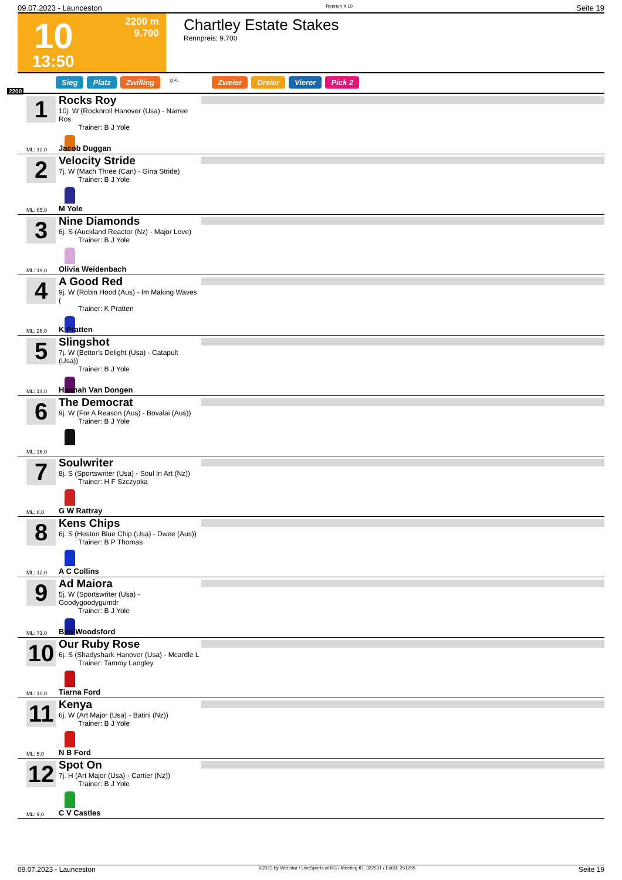09.07.2023 - Launceston Rennen # 10 Seite 19
10
2200 m
9.700
13:50
Chartley Estate Stakes
Rennpreis: 9.700
Sieg Platz Zwilling QPL Zweier Dreier Vierer Pick 2
2200
1
Rocks Roy
10j. W (Rocknroll Hanover (Usa) - Narree Ros
Trainer: B J Yole
ML: 12,0 Jacob Duggan
2
Velocity Stride
7j. W (Mach Three (Can) - Gina Stride)
Trainer: B J Yole
ML: 85,0 M Yole
3
Nine Diamonds
6j. S (Auckland Reactor (Nz) - Major Love)
Trainer: B J Yole
ML: 19,0 Olivia Weidenbach
4
A Good Red
9j. W (Robin Hood (Aus) - Im Making Waves (
Trainer: K Pratten
ML: 26,0 K Pratten
5
Slingshot
7j. W (Bettor's Delight (Usa) - Catapult (Usa))
Trainer: B J Yole
ML: 14,0 Hannah Van Dongen
6
The Democrat
9j. W (For A Reason (Aus) - Bovalai (Aus))
Trainer: B J Yole
ML: 16,0
7
Soulwriter
8j. S (Sportswriter (Usa) - Soul In Art (Nz))
Trainer: H F Szczypka
ML: 8,0 G W Rattray
8
Kens Chips
6j. S (Heston Blue Chip (Usa) - Dwee (Aus))
Trainer: B P Thomas
ML: 12,0 A C Collins
9
Ad Maiora
5j. W (Sportswriter (Usa) - Goodygoodygumdr
Trainer: B J Yole
ML: 71,0 Ben Woodsford
10
Our Ruby Rose
6j. S (Shadyshark Hanover (Usa) - Mcardle L
Trainer: Tammy Langley
ML: 10,0 Tiarna Ford
11
Kenya
6j. W (Art Major (Usa) - Batini (Nz))
Trainer: B J Yole
ML: 5,0 N B Ford
12
Spot On
7j. H (Art Major (Usa) - Cartier (Nz))
Trainer: B J Yole
ML: 9,0 C V Castles
09.07.2023 - Launceston ©2023 by Wettstar / LiveSports.at KG / Meeting ID: 322531 / ExtID: 251255 Seite 19